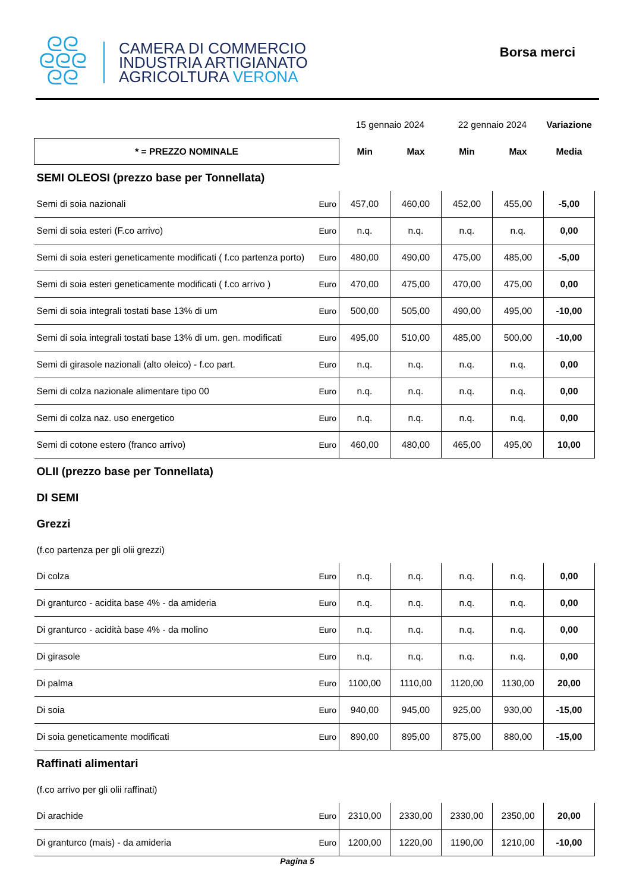ᘓᘓ
ᘓᘓᘓ
ᘓᘓ
CAMERA DI COMMERCIO
INDUSTRIA ARTIGIANATO
AGRICOLTURA VERONA
Borsa merci
| | | 15 gennaio 2024 | | 22 gennaio 2024 | | Variazione |
| * = PREZZO NOMINALE | | Min | Max | Min | Max | Media |
| SEMI OLEOSI (prezzo base per Tonnellata) | | | | | | |
| Semi di soia nazionali | Euro | 457,00 | 460,00 | 452,00 | 455,00 | -5,00 |
| Semi di soia esteri (F.co arrivo) | Euro | n.q. | n.q. | n.q. | n.q. | 0,00 |
| Semi di soia esteri geneticamente modificati ( f.co partenza porto) | Euro | 480,00 | 490,00 | 475,00 | 485,00 | -5,00 |
| Semi di soia esteri geneticamente modificati ( f.co arrivo ) | Euro | 470,00 | 475,00 | 470,00 | 475,00 | 0,00 |
| Semi di soia integrali tostati base 13% di um | Euro | 500,00 | 505,00 | 490,00 | 495,00 | -10,00 |
| Semi di soia integrali tostati base 13% di um. gen. modificati | Euro | 495,00 | 510,00 | 485,00 | 500,00 | -10,00 |
| Semi di girasole nazionali (alto oleico) - f.co part. | Euro | n.q. | n.q. | n.q. | n.q. | 0,00 |
| Semi di colza nazionale alimentare tipo 00 | Euro | n.q. | n.q. | n.q. | n.q. | 0,00 |
| Semi di colza naz. uso energetico | Euro | n.q. | n.q. | n.q. | n.q. | 0,00 |
| Semi di cotone estero (franco arrivo) | Euro | 460,00 | 480,00 | 465,00 | 495,00 | 10,00 |
| OLII (prezzo base per Tonnellata) | | | | | | |
| DI SEMI | | | | | | |
| Grezzi | | | | | | |
| (f.co partenza per gli olii grezzi) | | | | | | |
| Di colza | Euro | n.q. | n.q. | n.q. | n.q. | 0,00 |
| Di granturco - acidita base 4% - da amideria | Euro | n.q. | n.q. | n.q. | n.q. | 0,00 |
| Di granturco - acidità base 4% - da molino | Euro | n.q. | n.q. | n.q. | n.q. | 0,00 |
| Di girasole | Euro | n.q. | n.q. | n.q. | n.q. | 0,00 |
| Di palma | Euro | 1100,00 | 1110,00 | 1120,00 | 1130,00 | 20,00 |
| Di soia | Euro | 940,00 | 945,00 | 925,00 | 930,00 | -15,00 |
| Di soia geneticamente modificati | Euro | 890,00 | 895,00 | 875,00 | 880,00 | -15,00 |
| Raffinati alimentari | | | | | | |
| (f.co arrivo per gli olii raffinati) | | | | | | |
| Di arachide | Euro | 2310,00 | 2330,00 | 2330,00 | 2350,00 | 20,00 |
| Di granturco (mais) - da amideria | Euro | 1200,00 | 1220,00 | 1190,00 | 1210,00 | -10,00 |
Pagina 5